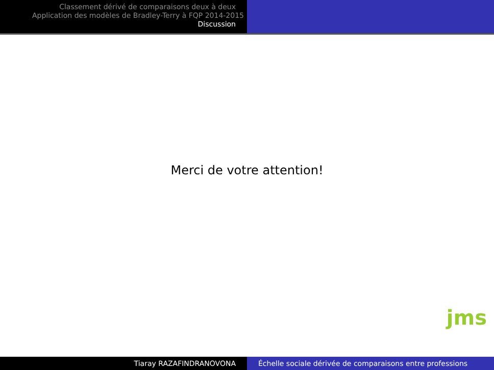Classement dérivé de comparaisons deux à deux
Application des modèles de Bradley-Terry à FQP 2014-2015
Discussion
Merci de votre attention!
jms
Tiaray RAZAFINDRANOVONA Échelle sociale dérivée de comparaisons entre professions